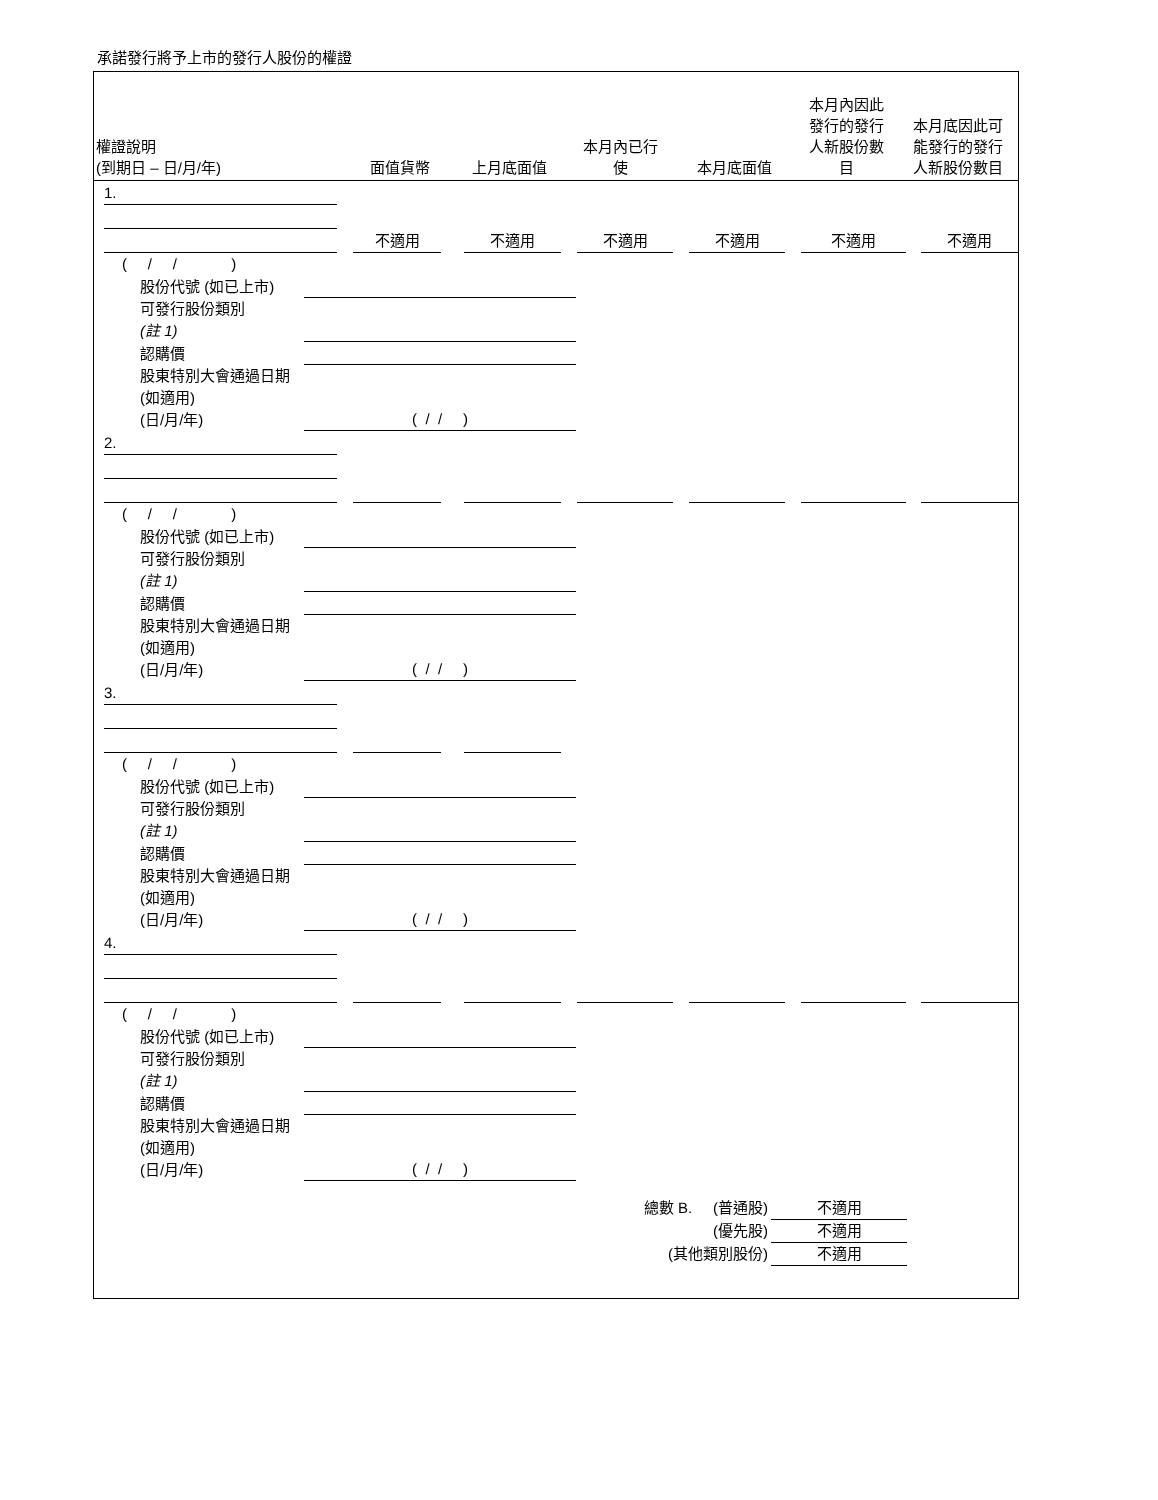承諾發行將予上市的發行人股份的權證
| 權證說明 (到期日 – 日/月/年) | 面值貨幣 | 上月底面值 | 本月內已行 使 | 本月底面值 | 本月內因此 發行的發行 人新股份數 目 | 本月底因此可 能發行的發行 人新股份數目 |
| --- | --- | --- | --- | --- | --- | --- |
1.
不適用
不適用
不適用
不適用
不適用
不適用
( / / )
股份代號 (如已上市)
可發行股份類別
(註 1)
認購價
股東特別大會通過日期 (如適用)
(日/月/年)
( / / )
2.
( / / )
股份代號 (如已上市)
可發行股份類別
(註 1)
認購價
股東特別大會通過日期 (如適用)
(日/月/年)
( / / )
3.
( / / )
股份代號 (如已上市)
可發行股份類別
(註 1)
認購價
股東特別大會通過日期 (如適用)
(日/月/年)
( / / )
4.
( / / )
股份代號 (如已上市)
可發行股份類別
(註 1)
認購價
股東特別大會通過日期 (如適用)
(日/月/年)
( / / )
總數 B. (普通股) 不適用
(優先股) 不適用
(其他類別股份) 不適用